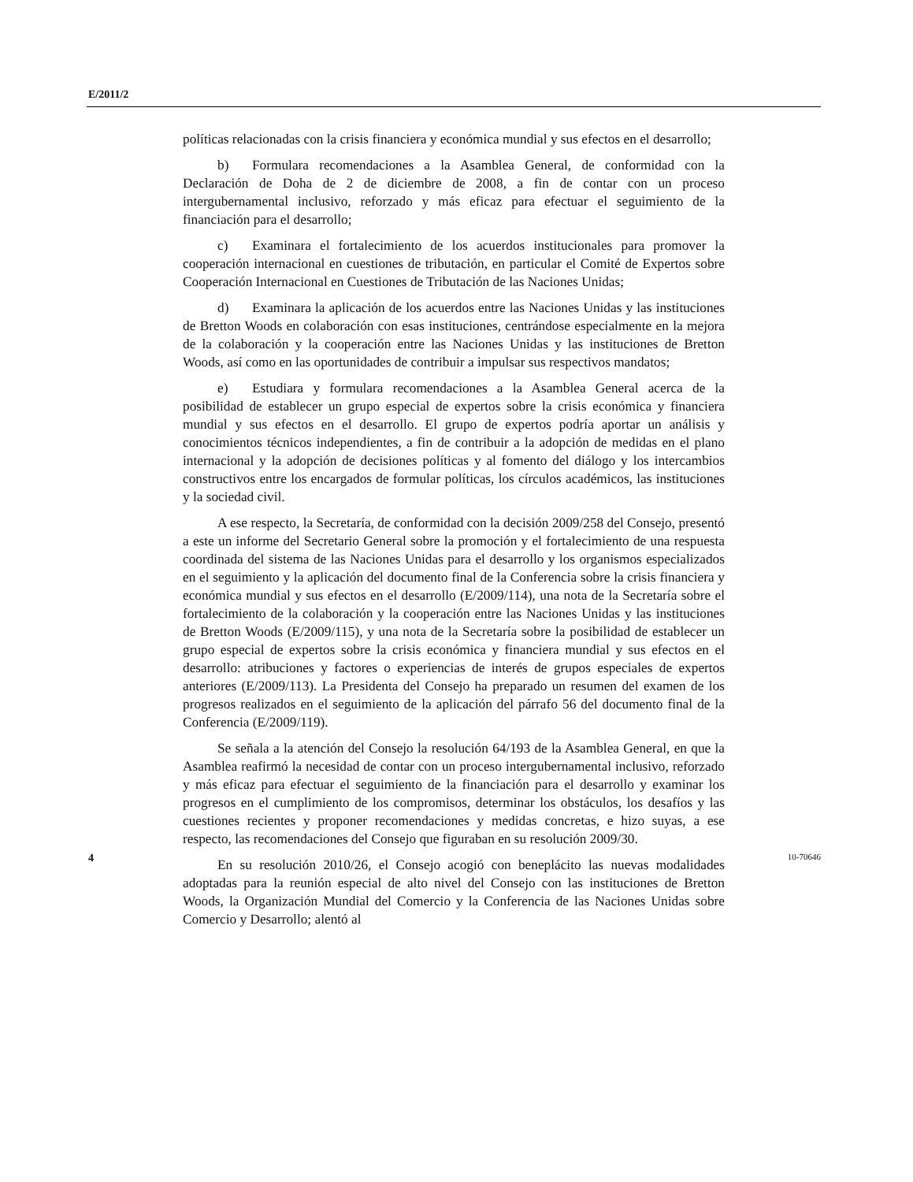E/2011/2
políticas relacionadas con la crisis financiera y económica mundial y sus efectos en el desarrollo;
b) Formulara recomendaciones a la Asamblea General, de conformidad con la Declaración de Doha de 2 de diciembre de 2008, a fin de contar con un proceso intergubernamental inclusivo, reforzado y más eficaz para efectuar el seguimiento de la financiación para el desarrollo;
c) Examinara el fortalecimiento de los acuerdos institucionales para promover la cooperación internacional en cuestiones de tributación, en particular el Comité de Expertos sobre Cooperación Internacional en Cuestiones de Tributación de las Naciones Unidas;
d) Examinara la aplicación de los acuerdos entre las Naciones Unidas y las instituciones de Bretton Woods en colaboración con esas instituciones, centrándose especialmente en la mejora de la colaboración y la cooperación entre las Naciones Unidas y las instituciones de Bretton Woods, así como en las oportunidades de contribuir a impulsar sus respectivos mandatos;
e) Estudiara y formulara recomendaciones a la Asamblea General acerca de la posibilidad de establecer un grupo especial de expertos sobre la crisis económica y financiera mundial y sus efectos en el desarrollo. El grupo de expertos podría aportar un análisis y conocimientos técnicos independientes, a fin de contribuir a la adopción de medidas en el plano internacional y la adopción de decisiones políticas y al fomento del diálogo y los intercambios constructivos entre los encargados de formular políticas, los círculos académicos, las instituciones y la sociedad civil.
A ese respecto, la Secretaría, de conformidad con la decisión 2009/258 del Consejo, presentó a este un informe del Secretario General sobre la promoción y el fortalecimiento de una respuesta coordinada del sistema de las Naciones Unidas para el desarrollo y los organismos especializados en el seguimiento y la aplicación del documento final de la Conferencia sobre la crisis financiera y económica mundial y sus efectos en el desarrollo (E/2009/114), una nota de la Secretaría sobre el fortalecimiento de la colaboración y la cooperación entre las Naciones Unidas y las instituciones de Bretton Woods (E/2009/115), y una nota de la Secretaría sobre la posibilidad de establecer un grupo especial de expertos sobre la crisis económica y financiera mundial y sus efectos en el desarrollo: atribuciones y factores o experiencias de interés de grupos especiales de expertos anteriores (E/2009/113). La Presidenta del Consejo ha preparado un resumen del examen de los progresos realizados en el seguimiento de la aplicación del párrafo 56 del documento final de la Conferencia (E/2009/119).
Se señala a la atención del Consejo la resolución 64/193 de la Asamblea General, en que la Asamblea reafirmó la necesidad de contar con un proceso intergubernamental inclusivo, reforzado y más eficaz para efectuar el seguimiento de la financiación para el desarrollo y examinar los progresos en el cumplimiento de los compromisos, determinar los obstáculos, los desafíos y las cuestiones recientes y proponer recomendaciones y medidas concretas, e hizo suyas, a ese respecto, las recomendaciones del Consejo que figuraban en su resolución 2009/30.
En su resolución 2010/26, el Consejo acogió con beneplácito las nuevas modalidades adoptadas para la reunión especial de alto nivel del Consejo con las instituciones de Bretton Woods, la Organización Mundial del Comercio y la Conferencia de las Naciones Unidas sobre Comercio y Desarrollo; alentó al
4 10-70646